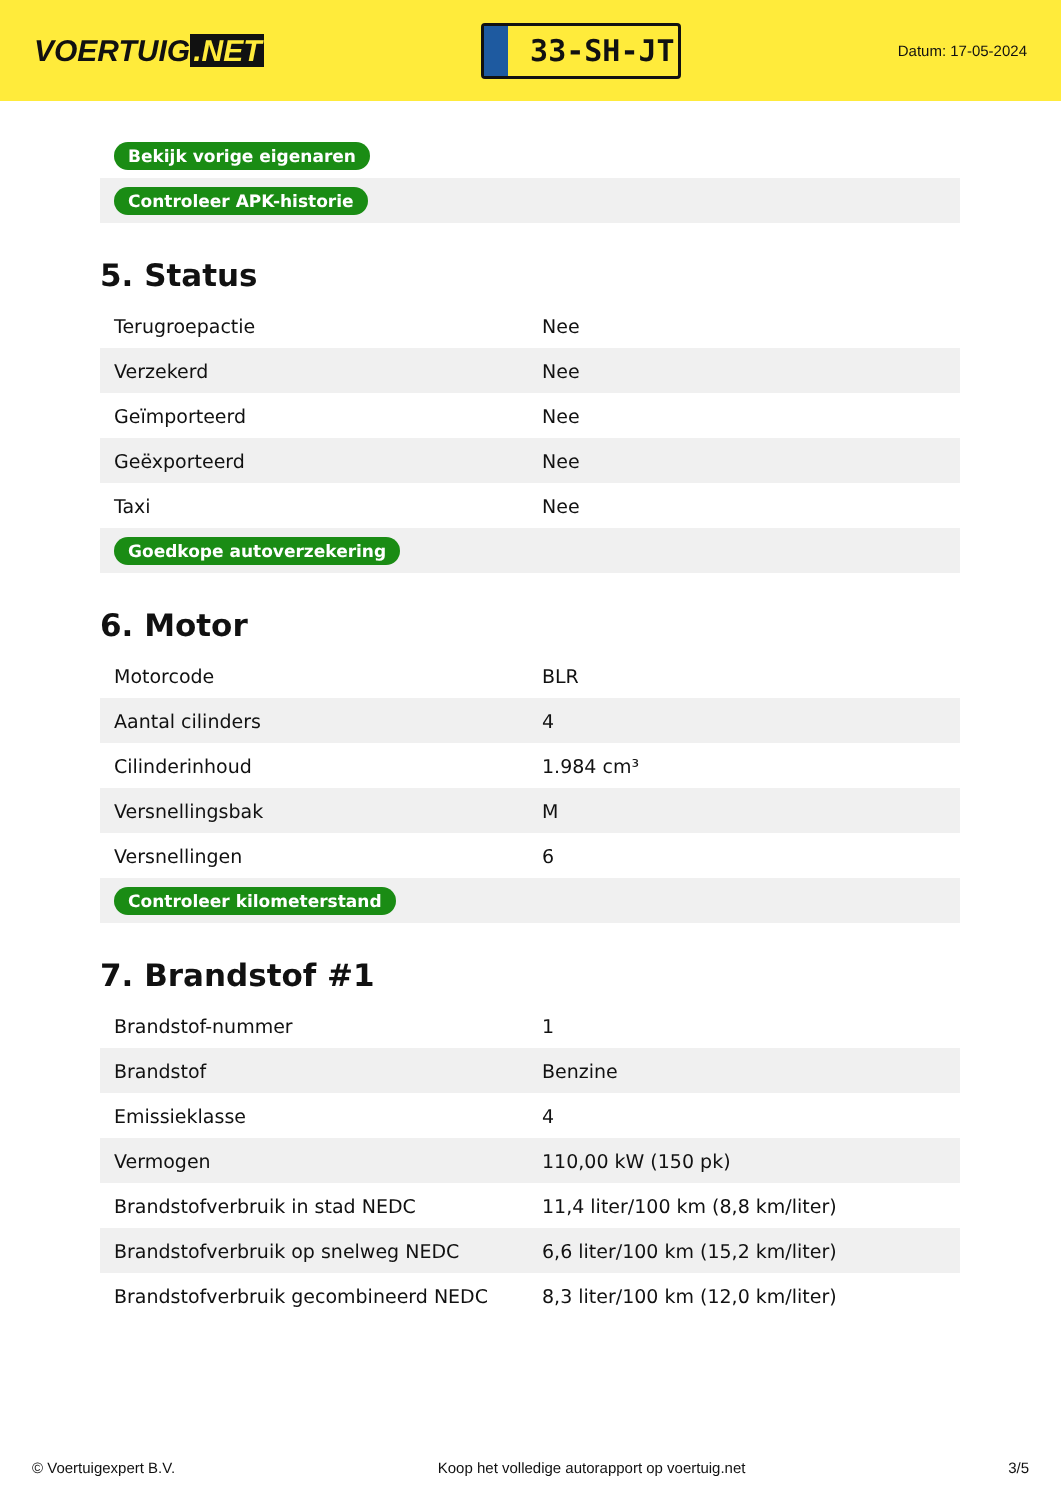VOERTUIG.NET
33-SH-JT
Datum: 17-05-2024
| Bekijk vorige eigenaren |
| Controleer APK-historie |
5. Status
| Terugroepactie | Nee |
| Verzekerd | Nee |
| Geïmporteerd | Nee |
| Geëxporteerd | Nee |
| Taxi | Nee |
| Goedkope autoverzekering | |
6. Motor
| Motorcode | BLR |
| Aantal cilinders | 4 |
| Cilinderinhoud | 1.984 cm³ |
| Versnellingsbak | M |
| Versnellingen | 6 |
| Controleer kilometerstand | |
7. Brandstof #1
| Brandstof-nummer | 1 |
| Brandstof | Benzine |
| Emissieklasse | 4 |
| Vermogen | 110,00 kW (150 pk) |
| Brandstofverbruik in stad NEDC | 11,4 liter/100 km (8,8 km/liter) |
| Brandstofverbruik op snelweg NEDC | 6,6 liter/100 km (15,2 km/liter) |
| Brandstofverbruik gecombineerd NEDC | 8,3 liter/100 km (12,0 km/liter) |
© Voertuigexpert B.V. Koop het volledige autorapport op voertuig.net 3/5